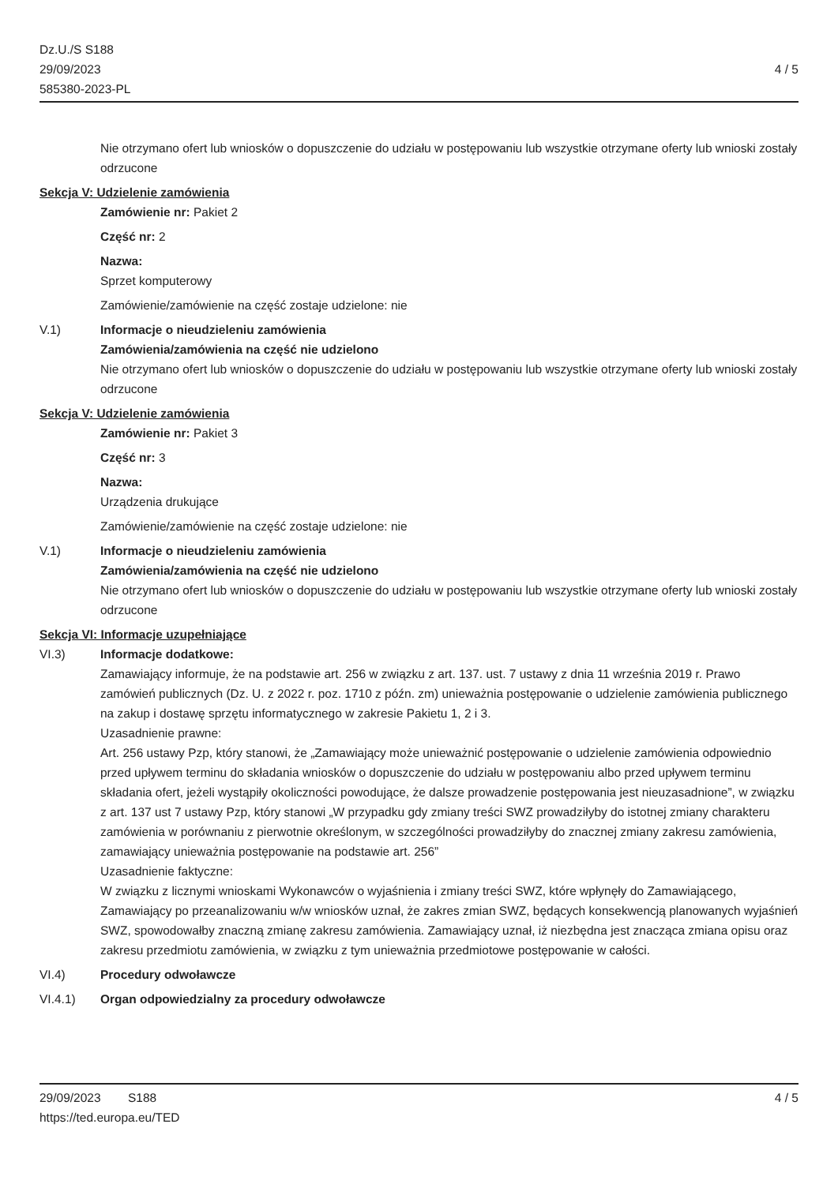Dz.U./S S188
29/09/2023
585380-2023-PL
4 / 5
Nie otrzymano ofert lub wniosków o dopuszczenie do udziału w postępowaniu lub wszystkie otrzymane oferty lub wnioski zostały odrzucone
Sekcja V: Udzielenie zamówienia
Zamówienie nr: Pakiet 2
Część nr: 2
Nazwa:
Sprzet komputerowy
Zamówienie/zamówienie na część zostaje udzielone: nie
V.1) Informacje o nieudzieleniu zamówienia
Zamówienia/zamówienia na część nie udzielono
Nie otrzymano ofert lub wniosków o dopuszczenie do udziału w postępowaniu lub wszystkie otrzymane oferty lub wnioski zostały odrzucone
Sekcja V: Udzielenie zamówienia
Zamówienie nr: Pakiet 3
Część nr: 3
Nazwa:
Urządzenia drukujące
Zamówienie/zamówienie na część zostaje udzielone: nie
V.1) Informacje o nieudzieleniu zamówienia
Zamówienia/zamówienia na część nie udzielono
Nie otrzymano ofert lub wniosków o dopuszczenie do udziału w postępowaniu lub wszystkie otrzymane oferty lub wnioski zostały odrzucone
Sekcja VI: Informacje uzupełniające
VI.3) Informacje dodatkowe:
Zamawiający informuje, że na podstawie art. 256 w związku z art. 137. ust. 7 ustawy z dnia 11 września 2019 r. Prawo zamówień publicznych (Dz. U. z 2022 r. poz. 1710 z późn. zm) unieważnia postępowanie o udzielenie zamówienia publicznego na zakup i dostawę sprzętu informatycznego w zakresie Pakietu 1, 2 i 3.
Uzasadnienie prawne:
Art. 256 ustawy Pzp, który stanowi, że „Zamawiający może unieważnić postępowanie o udzielenie zamówienia odpowiednio przed upływem terminu do składania wniosków o dopuszczenie do udziału w postępowaniu albo przed upływem terminu składania ofert, jeżeli wystąpiły okoliczności powodujące, że dalsze prowadzenie postępowania jest nieuzasadnione”, w związku z art. 137 ust 7 ustawy Pzp, który stanowi „W przypadku gdy zmiany treści SWZ prowadziłyby do istotnej zmiany charakteru zamówienia w porównaniu z pierwotnie określonym, w szczególności prowadziłyby do znacznej zmiany zakresu zamówienia, zamawiający unieważnia postępowanie na podstawie art. 256”
Uzasadnienie faktyczne:
W związku z licznymi wnioskami Wykonawców o wyjaśnienia i zmiany treści SWZ, które wpłynęły do Zamawiającego, Zamawiający po przeanalizowaniu w/w wniosków uznał, że zakres zmian SWZ, będących konsekwencją planowanych wyjaśnień SWZ, spowodowałby znaczną zmianę zakresu zamówienia. Zamawiający uznał, iż niezbędna jest znacząca zmiana opisu oraz zakresu przedmiotu zamówienia, w związku z tym unieważnia przedmiotowe postępowanie w całości.
VI.4) Procedury odwoławcze
VI.4.1) Organ odpowiedzialny za procedury odwoławcze
29/09/2023 S188 4 / 5
https://ted.europa.eu/TED